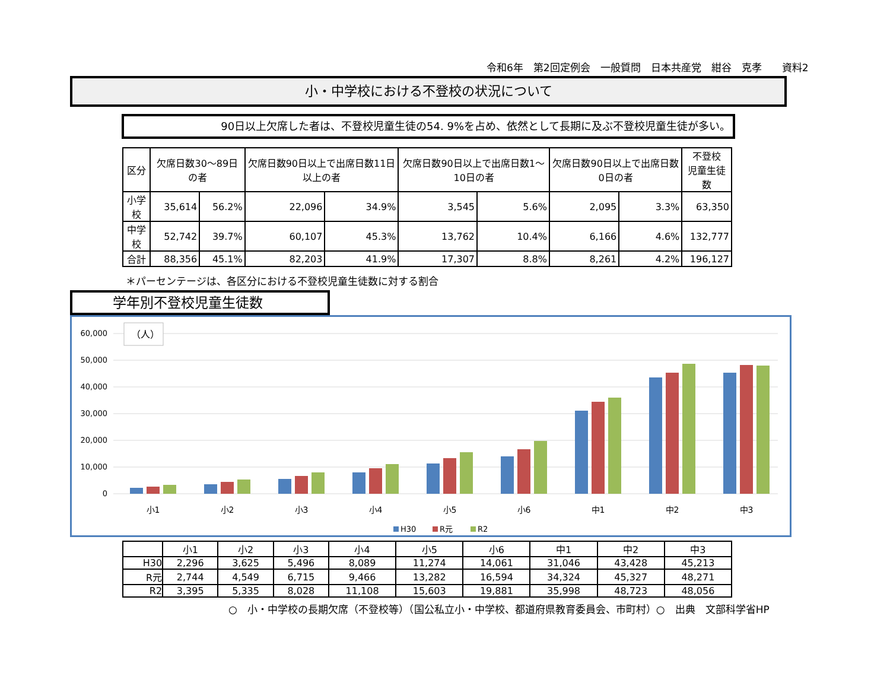令和6年　第2回定例会　一般質問　日本共産党　紺谷　克孝　　資料2
小・中学校における不登校の状況について
90日以上欠席した者は、不登校児童生徒の54. 9%を占め、依然として長期に及ぶ不登校児童生徒が多い。
| 区分 | 欠席日数30～89日の者 | | 欠席日数90日以上で出席日数11日以上の者 | | 欠席日数90日以上で出席日数1～10日の者 | | 欠席日数90日以上で出席日数0日の者 | | 不登校 児童生徒数 |
| --- | --- | --- | --- | --- | --- | --- | --- | --- | --- |
| 小学校 | 35,614 | 56.2% | 22,096 | 34.9% | 3,545 | 5.6% | 2,095 | 3.3% | 63,350 |
| 中学校 | 52,742 | 39.7% | 60,107 | 45.3% | 13,762 | 10.4% | 6,166 | 4.6% | 132,777 |
| 合計 | 88,356 | 45.1% | 82,203 | 41.9% | 17,307 | 8.8% | 8,261 | 4.2% | 196,127 |
＊パーセンテージは、各区分における不登校児童生徒数に対する割合
学年別不登校児童生徒数
60,000
50,000
40,000
30,000
20,000
10,000
0
（人）
小1
小2
小3
小4
小5
小6
中1
中2
中3
H30
R元
R2
| | 小1 | 小2 | 小3 | 小4 | 小5 | 小6 | 中1 | 中2 | 中3 |
| H30 | 2,296 | 3,625 | 5,496 | 8,089 | 11,274 | 14,061 | 31,046 | 43,428 | 45,213 |
| R元 | 2,744 | 4,549 | 6,715 | 9,466 | 13,282 | 16,594 | 34,324 | 45,327 | 48,271 |
| R2 | 3,395 | 5,335 | 8,028 | 11,108 | 15,603 | 19,881 | 35,998 | 48,723 | 48,056 |
○　小・中学校の長期欠席（不登校等）（国公私立小・中学校、都道府県教育委員会、市町村）○　出典　文部科学省HP